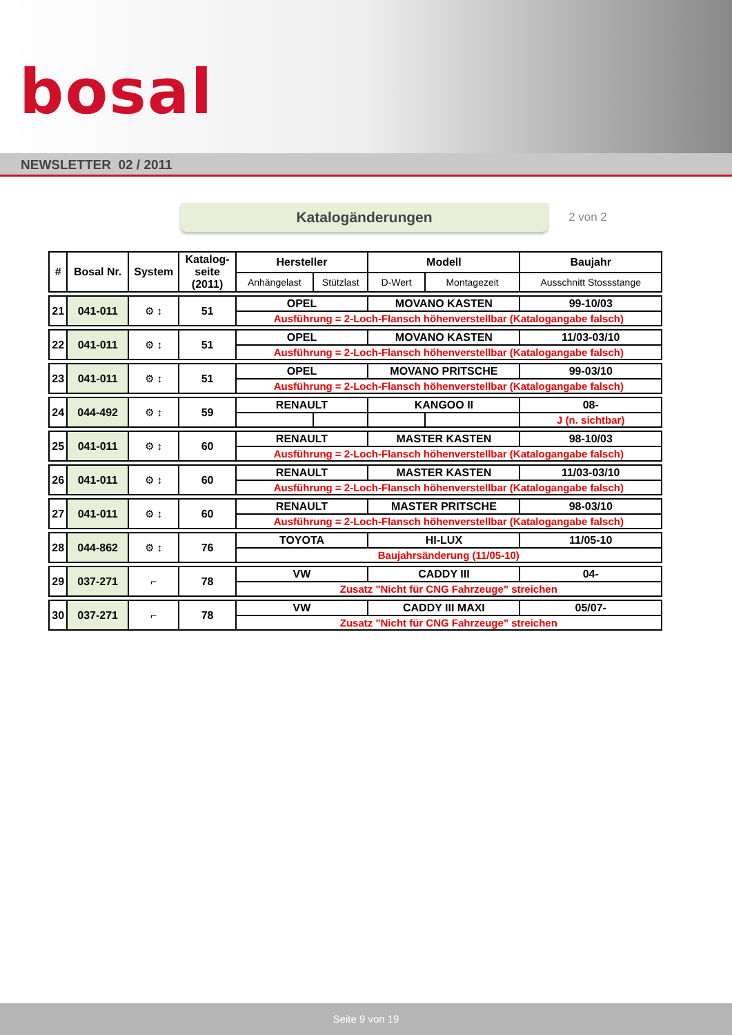bosal
NEWSLETTER 02 / 2011
Katalogänderungen
2 von 2
| # | Bosal Nr. | System | Katalog- seite (2011) | Hersteller | | Modell | | Baujahr |
| --- | --- | --- | --- | --- | --- | --- | --- | --- |
| | | | | Anhängelast | Stützlast | D-Wert | Montagezeit | Ausschnitt Stossstange |
| 21 | 041-011 | ⚙ ↕ | 51 | OPEL | | MOVANO KASTEN | | 99-10/03 |
| | | | | Ausführung = 2-Loch-Flansch höhenverstellbar (Katalogangabe falsch) | | | | |
| 22 | 041-011 | ⚙ ↕ | 51 | OPEL | | MOVANO KASTEN | | 11/03-03/10 |
| | | | | Ausführung = 2-Loch-Flansch höhenverstellbar (Katalogangabe falsch) | | | | |
| 23 | 041-011 | ⚙ ↕ | 51 | OPEL | | MOVANO PRITSCHE | | 99-03/10 |
| | | | | Ausführung = 2-Loch-Flansch höhenverstellbar (Katalogangabe falsch) | | | | |
| 24 | 044-492 | ⚙ ↕ | 59 | RENAULT | | KANGOO II | | 08- |
| | | | | | | | | J (n. sichtbar) |
| 25 | 041-011 | ⚙ ↕ | 60 | RENAULT | | MASTER KASTEN | | 98-10/03 |
| | | | | Ausführung = 2-Loch-Flansch höhenverstellbar (Katalogangabe falsch) | | | | |
| 26 | 041-011 | ⚙ ↕ | 60 | RENAULT | | MASTER KASTEN | | 11/03-03/10 |
| | | | | Ausführung = 2-Loch-Flansch höhenverstellbar (Katalogangabe falsch) | | | | |
| 27 | 041-011 | ⚙ ↕ | 60 | RENAULT | | MASTER PRITSCHE | | 98-03/10 |
| | | | | Ausführung = 2-Loch-Flansch höhenverstellbar (Katalogangabe falsch) | | | | |
| 28 | 044-862 | ⚙ ↕ | 76 | TOYOTA | | HI-LUX | | 11/05-10 |
| | | | | Baujahrsänderung (11/05-10) | | | | |
| 29 | 037-271 | ⌐ | 78 | VW | | CADDY III | | 04- |
| | | | | Zusatz "Nicht für CNG Fahrzeuge" streichen | | | | |
| 30 | 037-271 | ⌐ | 78 | VW | | CADDY III MAXI | | 05/07- |
| | | | | Zusatz "Nicht für CNG Fahrzeuge" streichen | | | | |
Seite 9 von 19